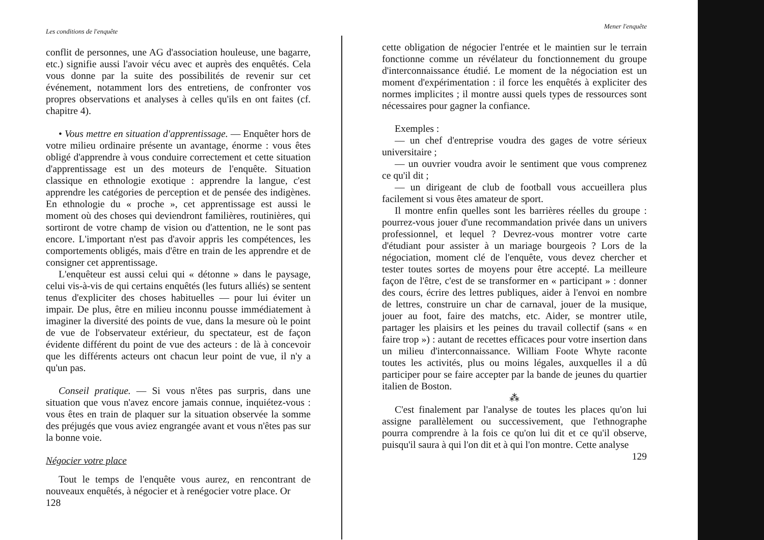Les conditions de l'enquête
conflit de personnes, une AG d'association houleuse, une bagarre, etc.) signifie aussi l'avoir vécu avec et auprès des enquêtés. Cela vous donne par la suite des possibilités de revenir sur cet événement, notamment lors des entretiens, de confronter vos propres observations et analyses à celles qu'ils en ont faites (cf. chapitre 4).
• Vous mettre en situation d'apprentissage. — Enquêter hors de votre milieu ordinaire présente un avantage, énorme : vous êtes obligé d'apprendre à vous conduire correctement et cette situation d'apprentissage est un des moteurs de l'enquête. Situation classique en ethnologie exotique : apprendre la langue, c'est apprendre les catégories de perception et de pensée des indigènes. En ethnologie du « proche », cet apprentissage est aussi le moment où des choses qui deviendront familières, routinières, qui sortiront de votre champ de vision ou d'attention, ne le sont pas encore. L'important n'est pas d'avoir appris les compétences, les comportements obligés, mais d'être en train de les apprendre et de consigner cet apprentissage.
L'enquêteur est aussi celui qui « détonne » dans le paysage, celui vis-à-vis de qui certains enquêtés (les futurs alliés) se sentent tenus d'expliciter des choses habituelles — pour lui éviter un impair. De plus, être en milieu inconnu pousse immédiatement à imaginer la diversité des points de vue, dans la mesure où le point de vue de l'observateur extérieur, du spectateur, est de façon évidente différent du point de vue des acteurs : de là à concevoir que les différents acteurs ont chacun leur point de vue, il n'y a qu'un pas.
Conseil pratique. — Si vous n'êtes pas surpris, dans une situation que vous n'avez encore jamais connue, inquiétez-vous : vous êtes en train de plaquer sur la situation observée la somme des préjugés que vous aviez engrangée avant et vous n'êtes pas sur la bonne voie.
Négocier votre place
Tout le temps de l'enquête vous aurez, en rencontrant de nouveaux enquêtés, à négocier et à renégocier votre place. Or
128
Mener l'enquête
cette obligation de négocier l'entrée et le maintien sur le terrain fonctionne comme un révélateur du fonctionnement du groupe d'interconnaissance étudié. Le moment de la négociation est un moment d'expérimentation : il force les enquêtés à expliciter des normes implicites ; il montre aussi quels types de ressources sont nécessaires pour gagner la confiance.
Exemples :
— un chef d'entreprise voudra des gages de votre sérieux universitaire ;
— un ouvrier voudra avoir le sentiment que vous comprenez ce qu'il dit ;
— un dirigeant de club de football vous accueillera plus facilement si vous êtes amateur de sport.
Il montre enfin quelles sont les barrières réelles du groupe : pourrez-vous jouer d'une recommandation privée dans un univers professionnel, et lequel ? Devrez-vous montrer votre carte d'étudiant pour assister à un mariage bourgeois ? Lors de la négociation, moment clé de l'enquête, vous devez chercher et tester toutes sortes de moyens pour être accepté. La meilleure façon de l'être, c'est de se transformer en « participant » : donner des cours, écrire des lettres publiques, aider à l'envoi en nombre de lettres, construire un char de carnaval, jouer de la musique, jouer au foot, faire des matchs, etc. Aider, se montrer utile, partager les plaisirs et les peines du travail collectif (sans « en faire trop ») : autant de recettes efficaces pour votre insertion dans un milieu d'interconnaissance. William Foote Whyte raconte toutes les activités, plus ou moins légales, auxquelles il a dû participer pour se faire accepter par la bande de jeunes du quartier italien de Boston.
⁂
C'est finalement par l'analyse de toutes les places qu'on lui assigne parallèlement ou successivement, que l'ethnographe pourra comprendre à la fois ce qu'on lui dit et ce qu'il observe, puisqu'il saura à qui l'on dit et à qui l'on montre. Cette analyse
129